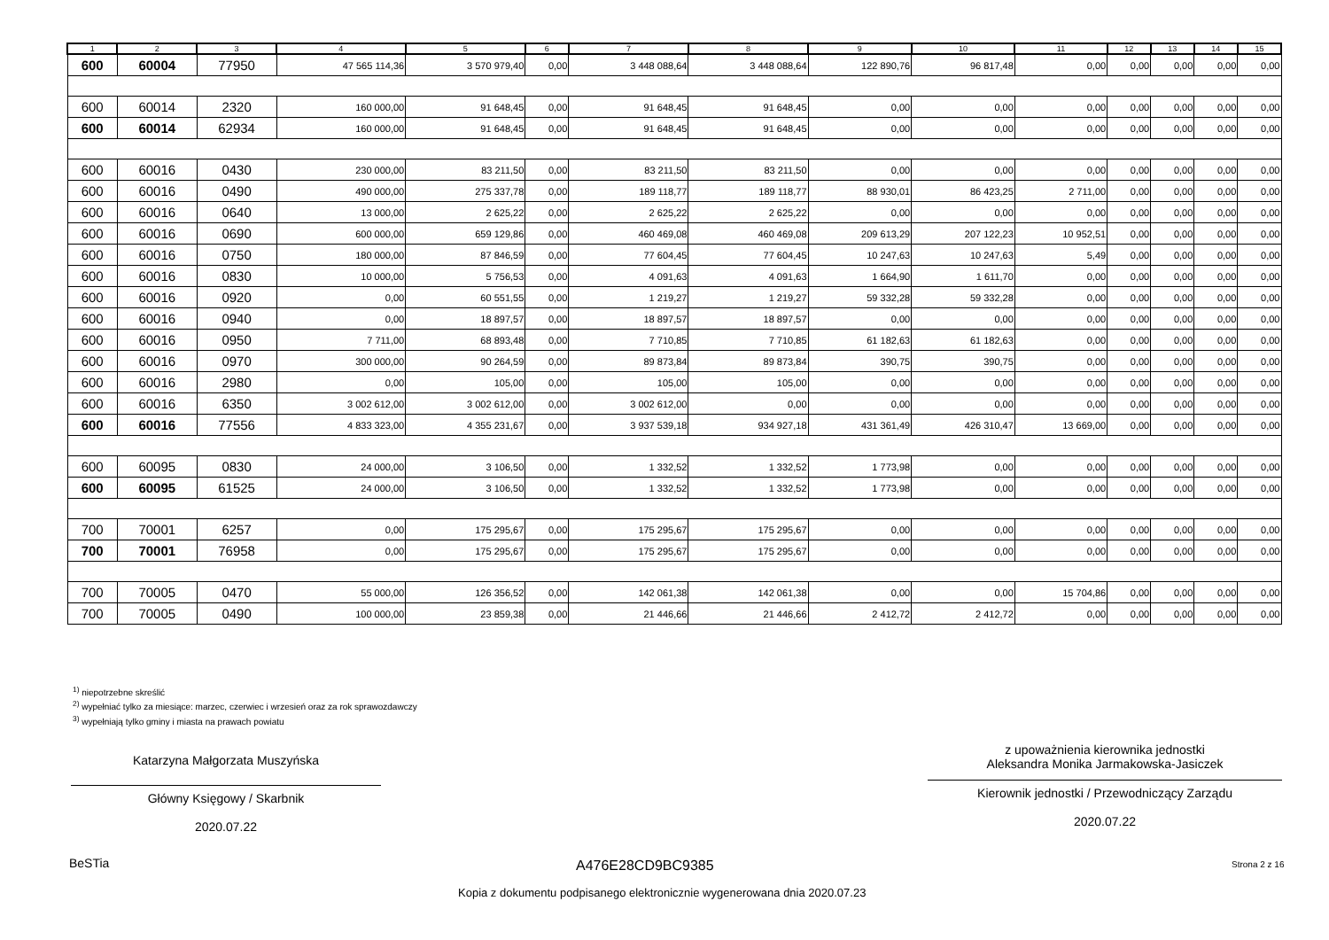| 1 | 2 | 3 | 4 | 5 | 6 | 7 | 8 | 9 | 10 | 11 | 12 | 13 | 14 | 15 |
| --- | --- | --- | --- | --- | --- | --- | --- | --- | --- | --- | --- | --- | --- | --- |
| 600 | 60004 | 77950 | 47 565 114,36 | 3 570 979,40 | 0,00 | 3 448 088,64 | 3 448 088,64 | 122 890,76 | 96 817,48 | 0,00 | 0,00 | 0,00 | 0,00 | 0,00 |
| 600 | 60014 | 2320 | 160 000,00 | 91 648,45 | 0,00 | 91 648,45 | 91 648,45 | 0,00 | 0,00 | 0,00 | 0,00 | 0,00 | 0,00 | 0,00 |
| 600 | 60014 | 62934 | 160 000,00 | 91 648,45 | 0,00 | 91 648,45 | 91 648,45 | 0,00 | 0,00 | 0,00 | 0,00 | 0,00 | 0,00 | 0,00 |
| 600 | 60016 | 0430 | 230 000,00 | 83 211,50 | 0,00 | 83 211,50 | 83 211,50 | 0,00 | 0,00 | 0,00 | 0,00 | 0,00 | 0,00 | 0,00 |
| 600 | 60016 | 0490 | 490 000,00 | 275 337,78 | 0,00 | 189 118,77 | 189 118,77 | 88 930,01 | 86 423,25 | 2 711,00 | 0,00 | 0,00 | 0,00 | 0,00 |
| 600 | 60016 | 0640 | 13 000,00 | 2 625,22 | 0,00 | 2 625,22 | 2 625,22 | 0,00 | 0,00 | 0,00 | 0,00 | 0,00 | 0,00 | 0,00 |
| 600 | 60016 | 0690 | 600 000,00 | 659 129,86 | 0,00 | 460 469,08 | 460 469,08 | 209 613,29 | 207 122,23 | 10 952,51 | 0,00 | 0,00 | 0,00 | 0,00 |
| 600 | 60016 | 0750 | 180 000,00 | 87 846,59 | 0,00 | 77 604,45 | 77 604,45 | 10 247,63 | 10 247,63 | 5,49 | 0,00 | 0,00 | 0,00 | 0,00 |
| 600 | 60016 | 0830 | 10 000,00 | 5 756,53 | 0,00 | 4 091,63 | 4 091,63 | 1 664,90 | 1 611,70 | 0,00 | 0,00 | 0,00 | 0,00 | 0,00 |
| 600 | 60016 | 0920 | 0,00 | 60 551,55 | 0,00 | 1 219,27 | 1 219,27 | 59 332,28 | 59 332,28 | 0,00 | 0,00 | 0,00 | 0,00 | 0,00 |
| 600 | 60016 | 0940 | 0,00 | 18 897,57 | 0,00 | 18 897,57 | 18 897,57 | 0,00 | 0,00 | 0,00 | 0,00 | 0,00 | 0,00 | 0,00 |
| 600 | 60016 | 0950 | 7 711,00 | 68 893,48 | 0,00 | 7 710,85 | 7 710,85 | 61 182,63 | 61 182,63 | 0,00 | 0,00 | 0,00 | 0,00 | 0,00 |
| 600 | 60016 | 0970 | 300 000,00 | 90 264,59 | 0,00 | 89 873,84 | 89 873,84 | 390,75 | 390,75 | 0,00 | 0,00 | 0,00 | 0,00 | 0,00 |
| 600 | 60016 | 2980 | 0,00 | 105,00 | 0,00 | 105,00 | 105,00 | 0,00 | 0,00 | 0,00 | 0,00 | 0,00 | 0,00 | 0,00 |
| 600 | 60016 | 6350 | 3 002 612,00 | 3 002 612,00 | 0,00 | 3 002 612,00 | 0,00 | 0,00 | 0,00 | 0,00 | 0,00 | 0,00 | 0,00 | 0,00 |
| 600 | 60016 | 77556 | 4 833 323,00 | 4 355 231,67 | 0,00 | 3 937 539,18 | 934 927,18 | 431 361,49 | 426 310,47 | 13 669,00 | 0,00 | 0,00 | 0,00 | 0,00 |
| 600 | 60095 | 0830 | 24 000,00 | 3 106,50 | 0,00 | 1 332,52 | 1 332,52 | 1 773,98 | 0,00 | 0,00 | 0,00 | 0,00 | 0,00 | 0,00 |
| 600 | 60095 | 61525 | 24 000,00 | 3 106,50 | 0,00 | 1 332,52 | 1 332,52 | 1 773,98 | 0,00 | 0,00 | 0,00 | 0,00 | 0,00 | 0,00 |
| 700 | 70001 | 6257 | 0,00 | 175 295,67 | 0,00 | 175 295,67 | 175 295,67 | 0,00 | 0,00 | 0,00 | 0,00 | 0,00 | 0,00 | 0,00 |
| 700 | 70001 | 76958 | 0,00 | 175 295,67 | 0,00 | 175 295,67 | 175 295,67 | 0,00 | 0,00 | 0,00 | 0,00 | 0,00 | 0,00 | 0,00 |
| 700 | 70005 | 0470 | 55 000,00 | 126 356,52 | 0,00 | 142 061,38 | 142 061,38 | 0,00 | 0,00 | 15 704,86 | 0,00 | 0,00 | 0,00 | 0,00 |
| 700 | 70005 | 0490 | 100 000,00 | 23 859,38 | 0,00 | 21 446,66 | 21 446,66 | 2 412,72 | 2 412,72 | 0,00 | 0,00 | 0,00 | 0,00 | 0,00 |
<sup>1)</sup> niepotrzebne skreślić
<sup>2)</sup> wypełniać tylko za miesiące: marzec, czerwiec i wrzesień oraz za rok sprawozdawczy
<sup>3)</sup> wypełniają tylko gminy i miasta na prawach powiatu
Katarzyna Małgorzata Muszyńska
Główny Księgowy / Skarbnik
2020.07.22
z upoważnienia kierownika jednostki
Aleksandra Monika Jarmakowska-Jasiczek
Kierownik jednostki / Przewodniczący Zarządu
2020.07.22
BeSTia A476E28CD9BC9385 Strona 2 z 16
Kopia z dokumentu podpisanego elektronicznie wygenerowana dnia 2020.07.23